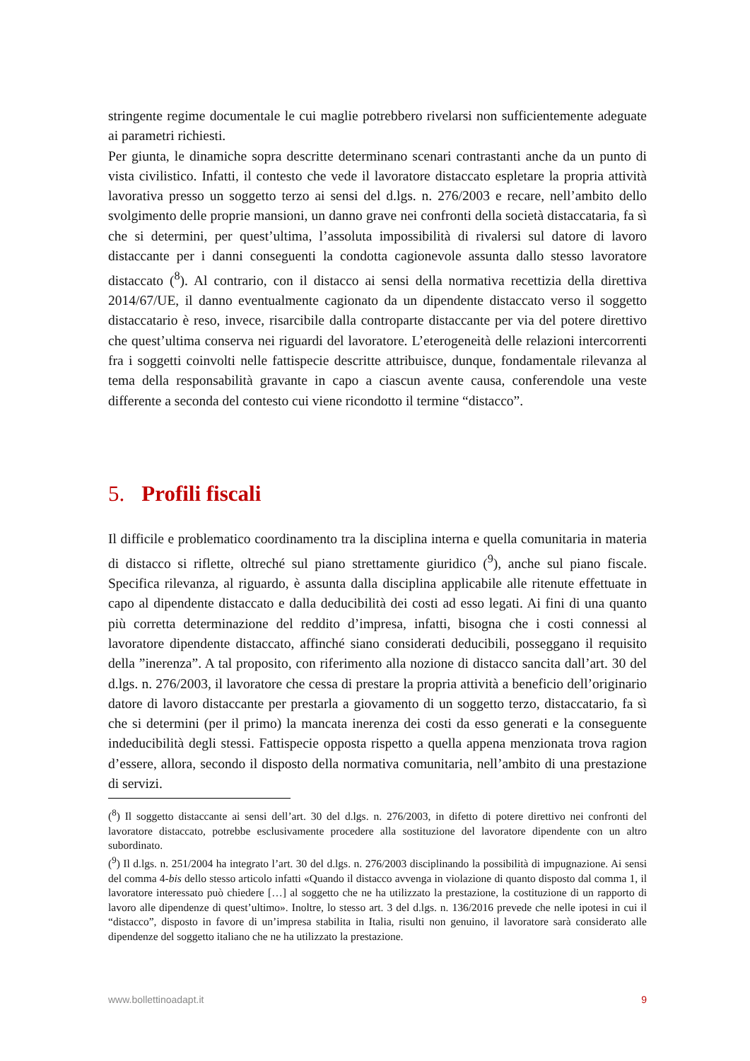stringente regime documentale le cui maglie potrebbero rivelarsi non sufficientemente adeguate ai parametri richiesti.
Per giunta, le dinamiche sopra descritte determinano scenari contrastanti anche da un punto di vista civilistico. Infatti, il contesto che vede il lavoratore distaccato espletare la propria attività lavorativa presso un soggetto terzo ai sensi del d.lgs. n. 276/2003 e recare, nell’ambito dello svolgimento delle proprie mansioni, un danno grave nei confronti della società distaccataria, fa sì che si determini, per quest’ultima, l’assoluta impossibilità di rivalersi sul datore di lavoro distaccante per i danni conseguenti la condotta cagionevole assunta dallo stesso lavoratore distaccato (<sup>8</sup>). Al contrario, con il distacco ai sensi della normativa recettizia della direttiva 2014/67/UE, il danno eventualmente cagionato da un dipendente distaccato verso il soggetto distaccatario è reso, invece, risarcibile dalla controparte distaccante per via del potere direttivo che quest’ultima conserva nei riguardi del lavoratore. L’eterogeneità delle relazioni intercorrenti fra i soggetti coinvolti nelle fattispecie descritte attribuisce, dunque, fondamentale rilevanza al tema della responsabilità gravante in capo a ciascun avente causa, conferendole una veste differente a seconda del contesto cui viene ricondotto il termine “distacco”.
5. Profili fiscali
Il difficile e problematico coordinamento tra la disciplina interna e quella comunitaria in materia di distacco si riflette, oltreché sul piano strettamente giuridico (<sup>9</sup>), anche sul piano fiscale. Specifica rilevanza, al riguardo, è assunta dalla disciplina applicabile alle ritenute effettuate in capo al dipendente distaccato e dalla deducibilità dei costi ad esso legati. Ai fini di una quanto più corretta determinazione del reddito d’impresa, infatti, bisogna che i costi connessi al lavoratore dipendente distaccato, affinché siano considerati deducibili, posseggano il requisito della ”inerenza”. A tal proposito, con riferimento alla nozione di distacco sancita dall’art. 30 del d.lgs. n. 276/2003, il lavoratore che cessa di prestare la propria attività a beneficio dell’originario datore di lavoro distaccante per prestarla a giovamento di un soggetto terzo, distaccatario, fa sì che si determini (per il primo) la mancata inerenza dei costi da esso generati e la conseguente indeducibilità degli stessi. Fattispecie opposta rispetto a quella appena menzionata trova ragion d’essere, allora, secondo il disposto della normativa comunitaria, nell’ambito di una prestazione di servizi.
(<sup>8</sup>) Il soggetto distaccante ai sensi dell’art. 30 del d.lgs. n. 276/2003, in difetto di potere direttivo nei confronti del lavoratore distaccato, potrebbe esclusivamente procedere alla sostituzione del lavoratore dipendente con un altro subordinato.
(<sup>9</sup>) Il d.lgs. n. 251/2004 ha integrato l’art. 30 del d.lgs. n. 276/2003 disciplinando la possibilità di impugnazione. Ai sensi del comma 4-bis dello stesso articolo infatti «Quando il distacco avvenga in violazione di quanto disposto dal comma 1, il lavoratore interessato può chiedere […] al soggetto che ne ha utilizzato la prestazione, la costituzione di un rapporto di lavoro alle dipendenze di quest’ultimo». Inoltre, lo stesso art. 3 del d.lgs. n. 136/2016 prevede che nelle ipotesi in cui il “distacco”, disposto in favore di un’impresa stabilita in Italia, risulti non genuino, il lavoratore sarà considerato alle dipendenze del soggetto italiano che ne ha utilizzato la prestazione.
www.bollettinoadapt.it 9